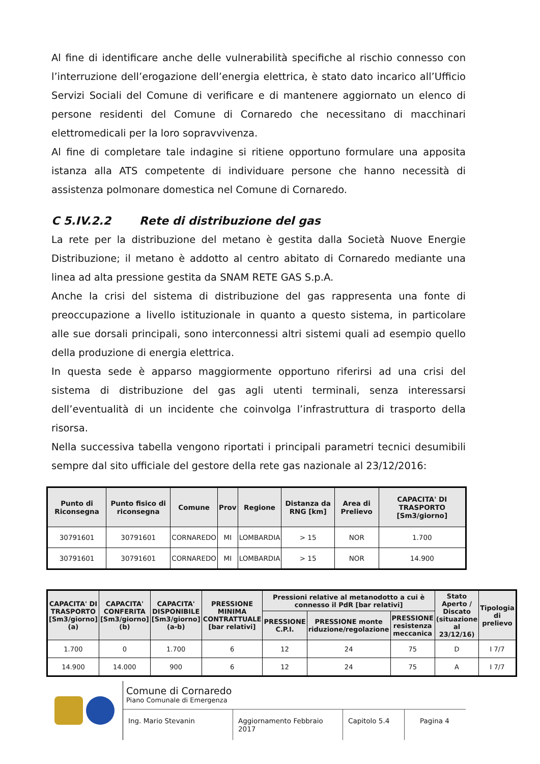Al fine di identificare anche delle vulnerabilità specifiche al rischio connesso con l’interruzione dell’erogazione dell’energia elettrica, è stato dato incarico all’Ufficio Servizi Sociali del Comune di verificare e di mantenere aggiornato un elenco di persone residenti del Comune di Cornaredo che necessitano di macchinari elettromedicali per la loro sopravvivenza.
Al fine di completare tale indagine si ritiene opportuno formulare una apposita istanza alla ATS competente di individuare persone che hanno necessità di assistenza polmonare domestica nel Comune di Cornaredo.
C 5.IV.2.2 Rete di distribuzione del gas
La rete per la distribuzione del metano è gestita dalla Società Nuove Energie Distribuzione; il metano è addotto al centro abitato di Cornaredo mediante una linea ad alta pressione gestita da SNAM RETE GAS S.p.A.
Anche la crisi del sistema di distribuzione del gas rappresenta una fonte di preoccupazione a livello istituzionale in quanto a questo sistema, in particolare alle sue dorsali principali, sono interconnessi altri sistemi quali ad esempio quello della produzione di energia elettrica.
In questa sede è apparso maggiormente opportuno riferirsi ad una crisi del sistema di distribuzione del gas agli utenti terminali, senza interessarsi dell’eventualità di un incidente che coinvolga l’infrastruttura di trasporto della risorsa.
Nella successiva tabella vengono riportati i principali parametri tecnici desumibili sempre dal sito ufficiale del gestore della rete gas nazionale al 23/12/2016:
| Punto di Riconsegna | Punto fisico di riconsegna | Comune | Prov | Regione | Distanza da RNG [km] | Area di Prelievo | CAPACITA' DI TRASPORTO [Sm3/giorno] |
| --- | --- | --- | --- | --- | --- | --- | --- |
| 30791601 | 30791601 | CORNAREDO | MI | LOMBARDIA | > 15 | NOR | 1.700 |
| 30791601 | 30791601 | CORNAREDO | MI | LOMBARDIA | > 15 | NOR | 14.900 |
| CAPACITA' DI TRASPORTO [Sm3/giorno] (a) | CAPACITA' CONFERITA [Sm3/giorno] (b) | CAPACITA' DISPONIBILE [Sm3/giorno] (a-b) | PRESSIONE MINIMA CONTRATTUALE [bar relativi] | Pressioni relative al metanodotto a cui è connesso il PdR [bar relativi] | | | Stato Aperto / Discato (situazione al 23/12/16) | Tipologia di prelievo |
| --- | --- | --- | --- | --- | --- | --- | --- | --- |
| | | | | PRESSIONE C.P.I. | PRESSIONE monte riduzione/regolazione | PRESSIONE resistenza meccanica | | |
| 1.700 | 0 | 1.700 | 6 | 12 | 24 | 75 | D | I 7/7 |
| 14.900 | 14.000 | 900 | 6 | 12 | 24 | 75 | A | I 7/7 |
Comune di Cornaredo
Piano Comunale di Emergenza
Ing. Mario Stevanin Aggiornamento Febbraio 2017
Capitolo 5.4 Pagina 4